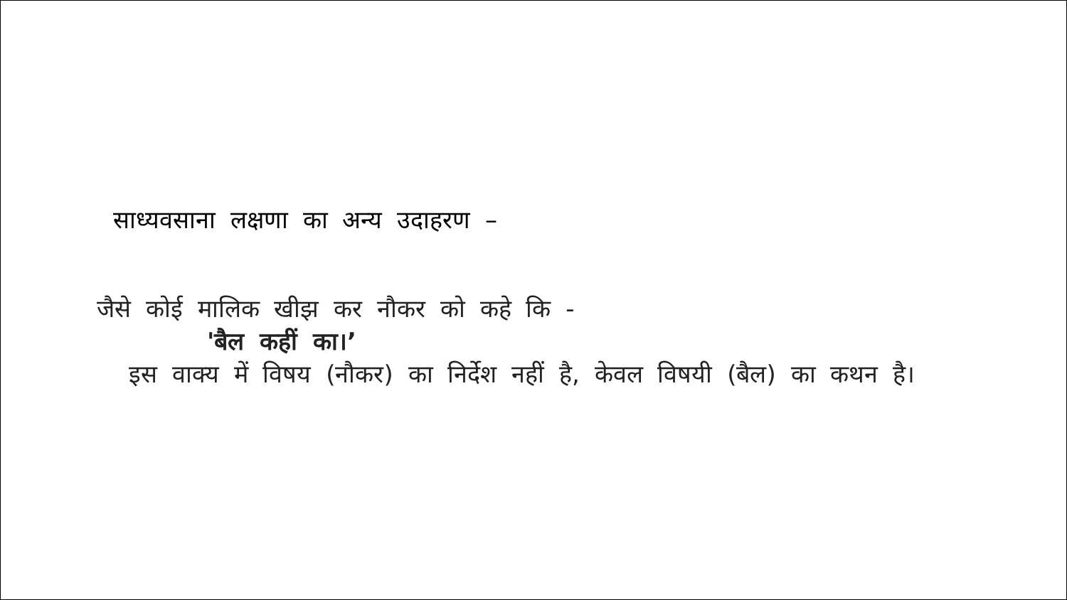साध्यवसाना लक्षणा का अन्य उदाहरण –
जैसे कोई मालिक खीझ कर नौकर को कहे कि -
'बैल कहीं का।’
इस वाक्य में विषय (नौकर) का निर्देश नहीं है, केवल विषयी (बैल) का कथन है।